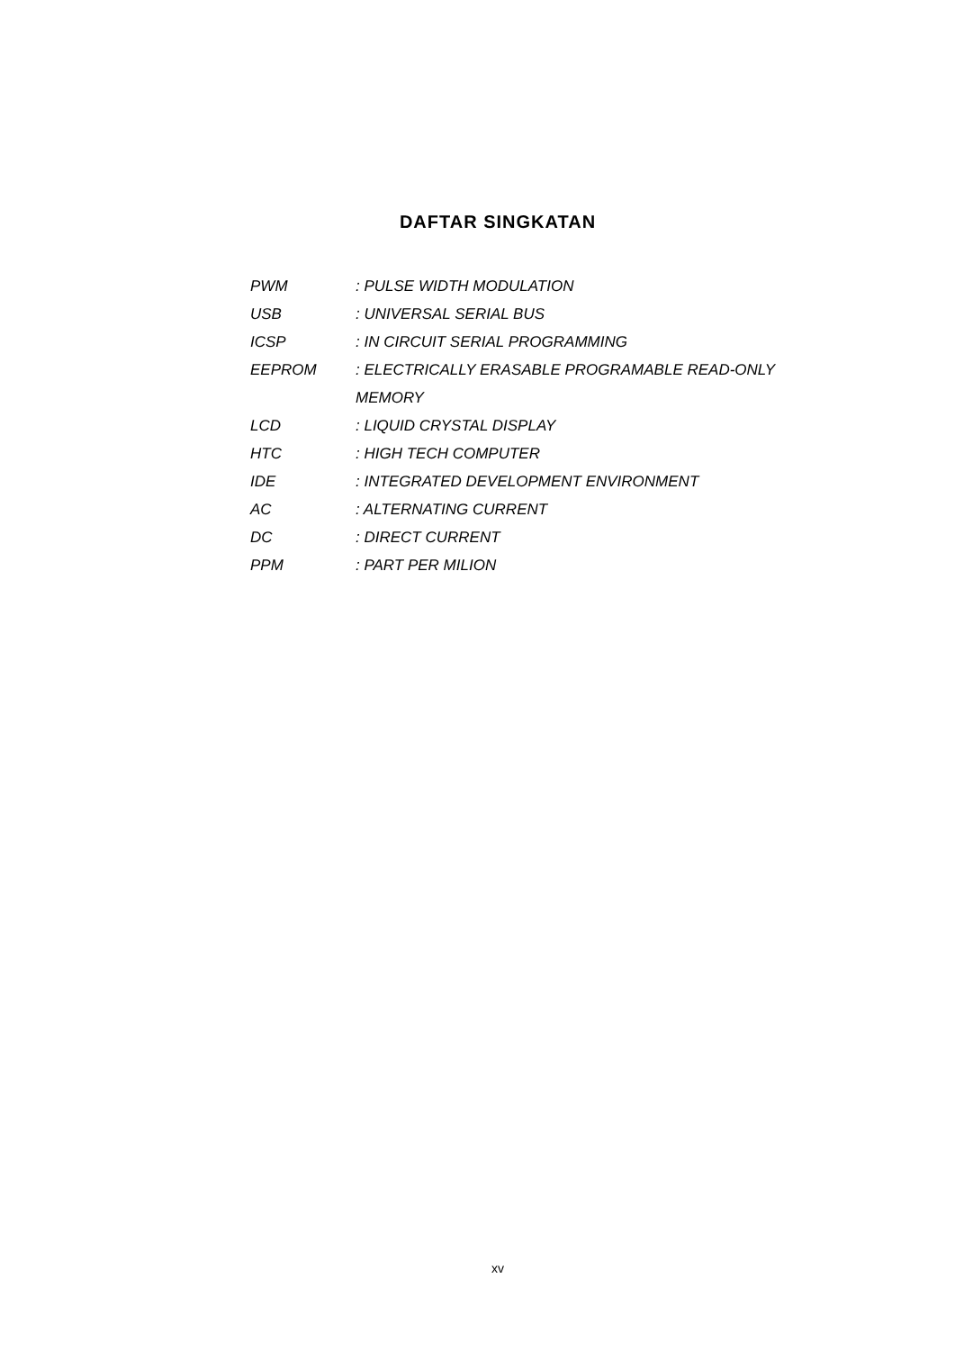DAFTAR SINGKATAN
| PWM | : PULSE WIDTH MODULATION |
| USB | : UNIVERSAL SERIAL BUS |
| ICSP | : IN CIRCUIT SERIAL PROGRAMMING |
| EEPROM | : ELECTRICALLY ERASABLE PROGRAMABLE READ-ONLY |
| | MEMORY |
| LCD | : LIQUID CRYSTAL DISPLAY |
| HTC | : HIGH TECH COMPUTER |
| IDE | : INTEGRATED DEVELOPMENT ENVIRONMENT |
| AC | : ALTERNATING CURRENT |
| DC | : DIRECT CURRENT |
| PPM | : PART PER MILION |
xv